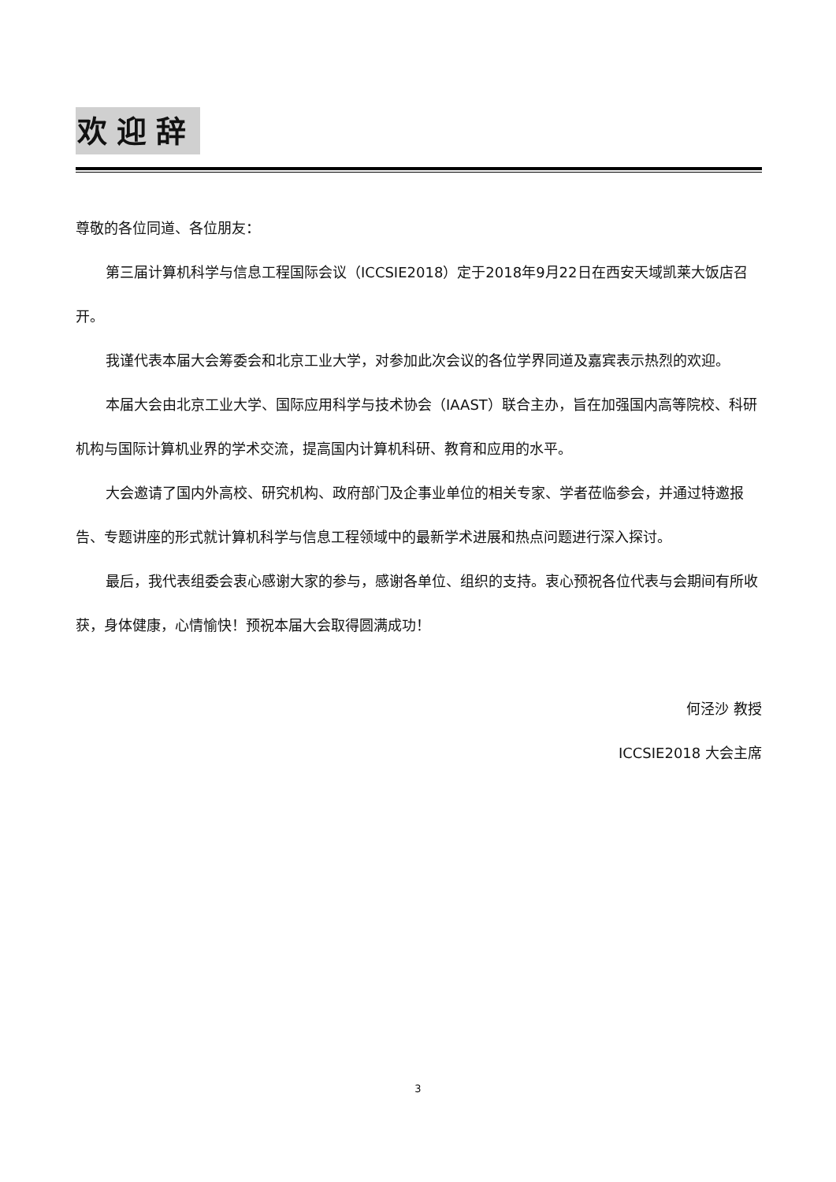欢迎辞
尊敬的各位同道、各位朋友：
第三届计算机科学与信息工程国际会议（ICCSIE2018）定于2018年9月22日在西安天域凯莱大饭店召开。
我谨代表本届大会筹委会和北京工业大学，对参加此次会议的各位学界同道及嘉宾表示热烈的欢迎。
本届大会由北京工业大学、国际应用科学与技术协会（IAAST）联合主办，旨在加强国内高等院校、科研机构与国际计算机业界的学术交流，提高国内计算机科研、教育和应用的水平。
大会邀请了国内外高校、研究机构、政府部门及企事业单位的相关专家、学者莅临参会，并通过特邀报告、专题讲座的形式就计算机科学与信息工程领域中的最新学术进展和热点问题进行深入探讨。
最后，我代表组委会衷心感谢大家的参与，感谢各单位、组织的支持。衷心预祝各位代表与会期间有所收获，身体健康，心情愉快！预祝本届大会取得圆满成功！
何泾沙 教授
ICCSIE2018 大会主席
3